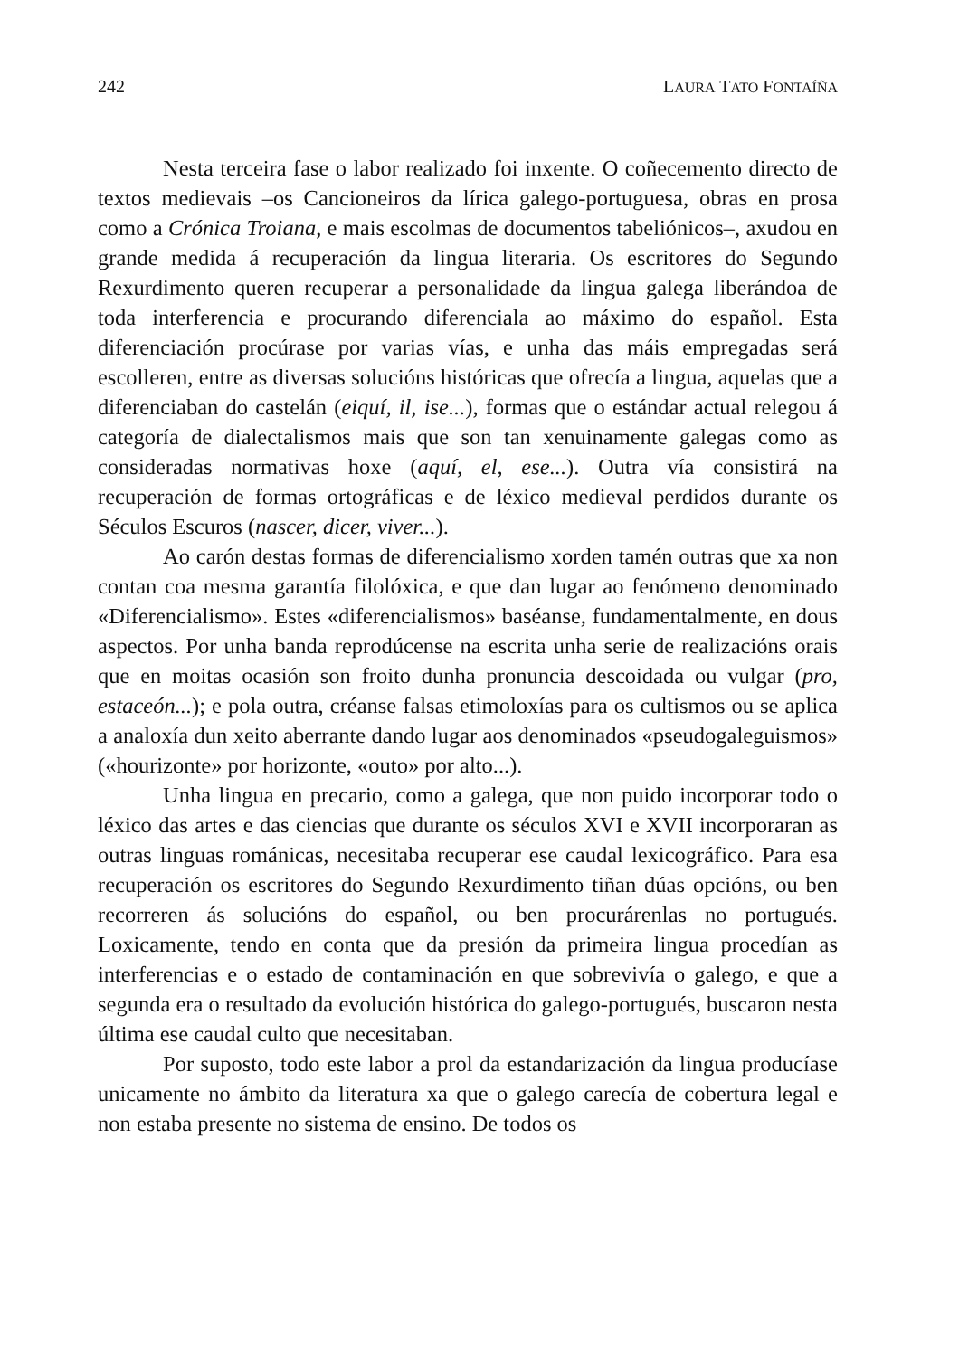242 LAURA TATO FONTAÍÑA
Nesta terceira fase o labor realizado foi inxente. O coñecemento directo de textos medievais –os Cancioneiros da lírica galego-portuguesa, obras en prosa como a Crónica Troiana, e mais escolmas de documentos tabeliónicos–, axudou en grande medida á recuperación da lingua literaria. Os escritores do Segundo Rexurdimento queren recuperar a personalidade da lingua galega liberándoa de toda interferencia e procurando diferenciala ao máximo do español. Esta diferenciación procúrase por varias vías, e unha das máis empregadas será escolleren, entre as diversas solucións históricas que ofrecía a lingua, aquelas que a diferenciaban do castelán (eiquí, il, ise...), formas que o estándar actual relegou á categoría de dialectalismos mais que son tan xenuinamente galegas como as consideradas normativas hoxe (aquí, el, ese...). Outra vía consistirá na recuperación de formas ortográficas e de léxico medieval perdidos durante os Séculos Escuros (nascer, dicer, viver...).
Ao carón destas formas de diferencialismo xorden tamén outras que xa non contan coa mesma garantía filolóxica, e que dan lugar ao fenómeno denominado «Diferencialismo». Estes «diferencialismos» baséanse, fundamentalmente, en dous aspectos. Por unha banda reprodúcense na escrita unha serie de realizacións orais que en moitas ocasión son froito dunha pronuncia descoidada ou vulgar (pro, estaceón...); e pola outra, créanse falsas etimoloxías para os cultismos ou se aplica a analoxía dun xeito aberrante dando lugar aos denominados «pseudogaleguismos» («hourizonte» por horizonte, «outo» por alto...).
Unha lingua en precario, como a galega, que non puido incorporar todo o léxico das artes e das ciencias que durante os séculos XVI e XVII incorporaran as outras linguas románicas, necesitaba recuperar ese caudal lexicográfico. Para esa recuperación os escritores do Segundo Rexurdimento tiñan dúas opcións, ou ben recorreren ás solucións do español, ou ben procurárenlas no portugués. Loxicamente, tendo en conta que da presión da primeira lingua procedían as interferencias e o estado de contaminación en que sobrevivía o galego, e que a segunda era o resultado da evolución histórica do galego-portugués, buscaron nesta última ese caudal culto que necesitaban.
Por suposto, todo este labor a prol da estandarización da lingua producíase unicamente no ámbito da literatura xa que o galego carecía de cobertura legal e non estaba presente no sistema de ensino. De todos os